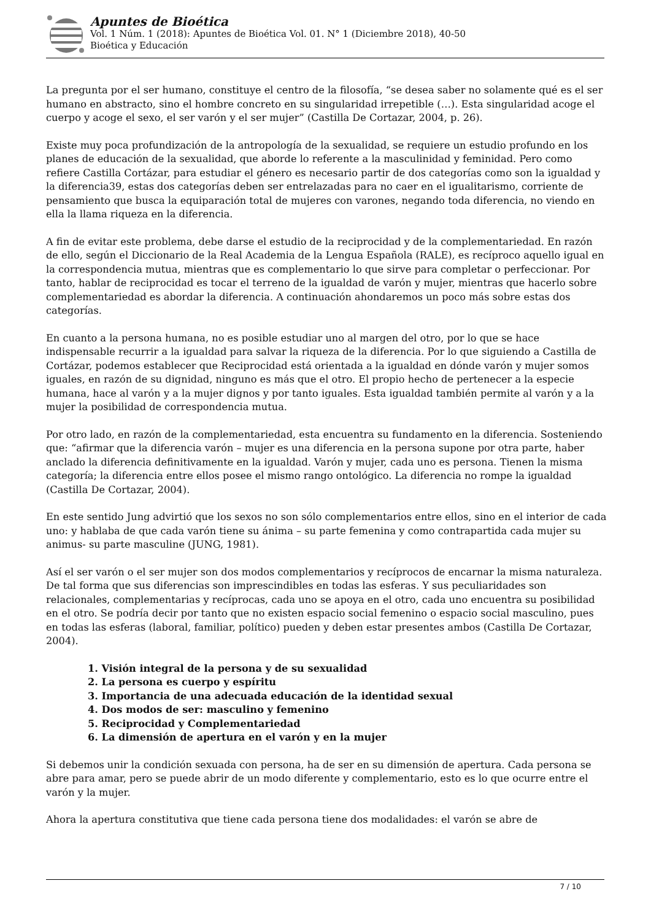Apuntes de Bioética
Vol. 1 Núm. 1 (2018): Apuntes de Bioética Vol. 01. N° 1 (Diciembre 2018), 40-50
Bioética y Educación
La pregunta por el ser humano, constituye el centro de la filosofía, “se desea saber no solamente qué es el ser humano en abstracto, sino el hombre concreto en su singularidad irrepetible (…). Esta singularidad acoge el cuerpo y acoge el sexo, el ser varón y el ser mujer” (Castilla De Cortazar, 2004, p. 26).
Existe muy poca profundización de la antropología de la sexualidad, se requiere un estudio profundo en los planes de educación de la sexualidad, que aborde lo referente a la masculinidad y feminidad. Pero como refiere Castilla Cortázar, para estudiar el género es necesario partir de dos categorías como son la igualdad y la diferencia39, estas dos categorías deben ser entrelazadas para no caer en el igualitarismo, corriente de pensamiento que busca la equiparación total de mujeres con varones, negando toda diferencia, no viendo en ella la llama riqueza en la diferencia.
A fin de evitar este problema, debe darse el estudio de la reciprocidad y de la complementariedad. En razón de ello, según el Diccionario de la Real Academia de la Lengua Española (RALE), es recíproco aquello igual en la correspondencia mutua, mientras que es complementario lo que sirve para completar o perfeccionar. Por tanto, hablar de reciprocidad es tocar el terreno de la igualdad de varón y mujer, mientras que hacerlo sobre complementariedad es abordar la diferencia. A continuación ahondaremos un poco más sobre estas dos categorías.
En cuanto a la persona humana, no es posible estudiar uno al margen del otro, por lo que se hace indispensable recurrir a la igualdad para salvar la riqueza de la diferencia. Por lo que siguiendo a Castilla de Cortázar, podemos establecer que Reciprocidad está orientada a la igualdad en dónde varón y mujer somos iguales, en razón de su dignidad, ninguno es más que el otro. El propio hecho de pertenecer a la especie humana, hace al varón y a la mujer dignos y por tanto iguales. Esta igualdad también permite al varón y a la mujer la posibilidad de correspondencia mutua.
Por otro lado, en razón de la complementariedad, esta encuentra su fundamento en la diferencia. Sosteniendo que: “afirmar que la diferencia varón – mujer es una diferencia en la persona supone por otra parte, haber anclado la diferencia definitivamente en la igualdad. Varón y mujer, cada uno es persona. Tienen la misma categoría; la diferencia entre ellos posee el mismo rango ontológico. La diferencia no rompe la igualdad (Castilla De Cortazar, 2004).
En este sentido Jung advirtió que los sexos no son sólo complementarios entre ellos, sino en el interior de cada uno: y hablaba de que cada varón tiene su ánima – su parte femenina y como contrapartida cada mujer su animus- su parte masculine (JUNG, 1981).
Así el ser varón o el ser mujer son dos modos complementarios y recíprocos de encarnar la misma naturaleza. De tal forma que sus diferencias son imprescindibles en todas las esferas. Y sus peculiaridades son relacionales, complementarias y recíprocas, cada uno se apoya en el otro, cada uno encuentra su posibilidad en el otro. Se podría decir por tanto que no existen espacio social femenino o espacio social masculino, pues en todas las esferas (laboral, familiar, político) pueden y deben estar presentes ambos (Castilla De Cortazar, 2004).
1. Visión integral de la persona y de su sexualidad
2. La persona es cuerpo y espíritu
3. Importancia de una adecuada educación de la identidad sexual
4. Dos modos de ser: masculino y femenino
5. Reciprocidad y Complementariedad
6. La dimensión de apertura en el varón y en la mujer
Si debemos unir la condición sexuada con persona, ha de ser en su dimensión de apertura. Cada persona se abre para amar, pero se puede abrir de un modo diferente y complementario, esto es lo que ocurre entre el varón y la mujer.
Ahora la apertura constitutiva que tiene cada persona tiene dos modalidades: el varón se abre de
7 / 10